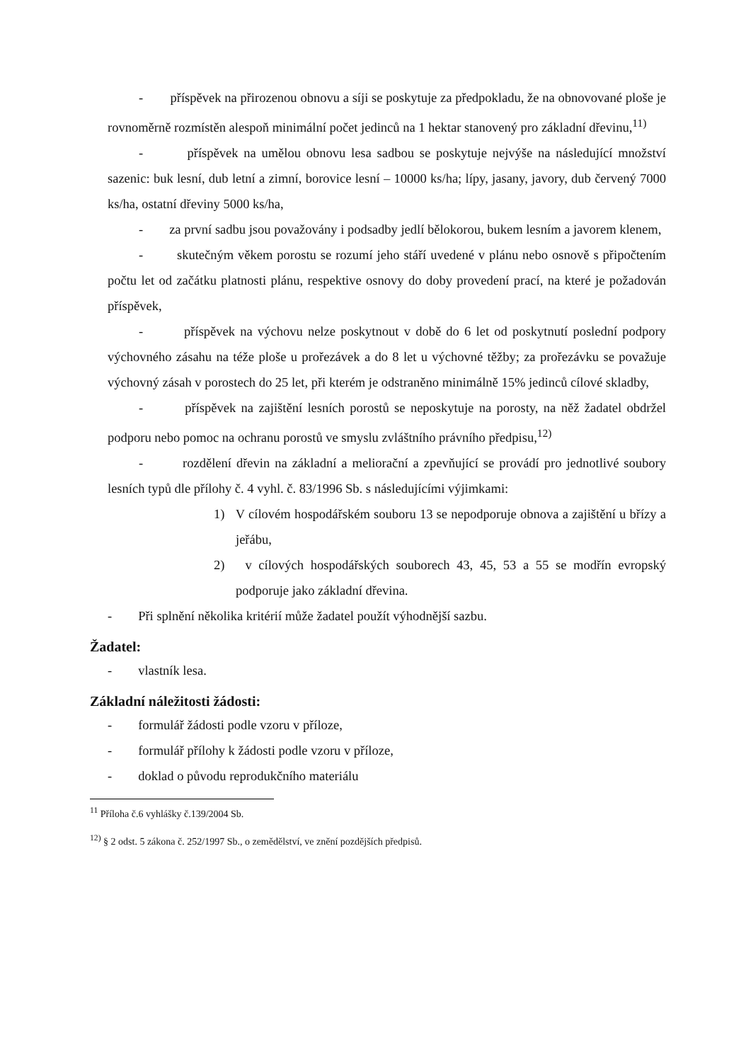- příspěvek na přirozenou obnovu a síji se poskytuje za předpokladu, že na obnovované ploše je rovnoměrně rozmístěn alespoň minimální počet jedinců na 1 hektar stanovený pro základní dřevinu,<sup>11)</sup>
- příspěvek na umělou obnovu lesa sadbou se poskytuje nejvýše na následující množství sazenic: buk lesní, dub letní a zimní, borovice lesní – 10000 ks/ha; lípy, jasany, javory, dub červený 7000 ks/ha, ostatní dřeviny 5000 ks/ha,
- za první sadbu jsou považovány i podsadby jedlí bělokorou, bukem lesním a javorem klenem,
- skutečným věkem porostu se rozumí jeho stáří uvedené v plánu nebo osnově s připočtením počtu let od začátku platnosti plánu, respektive osnovy do doby provedení prací, na které je požadován příspěvek,
- příspěvek na výchovu nelze poskytnout v době do 6 let od poskytnutí poslední podpory výchovného zásahu na téže ploše u prořezávek a do 8 let u výchovné těžby; za prořezávku se považuje výchovný zásah v porostech do 25 let, při kterém je odstraněno minimálně 15% jedinců cílové skladby,
- příspěvek na zajištění lesních porostů se neposkytuje na porosty, na něž žadatel obdržel podporu nebo pomoc na ochranu porostů ve smyslu zvláštního právního předpisu,<sup>12)</sup>
- rozdělení dřevin na základní a meliorační a zpevňující se provádí pro jednotlivé soubory lesních typů dle přílohy č. 4 vyhl. č. 83/1996 Sb. s následujícími výjimkami:
1) V cílovém hospodářském souboru 13 se nepodporuje obnova a zajištění u břízy a jeřábu,
2) v cílových hospodářských souborech 43, 45, 53 a 55 se modřín evropský podporuje jako základní dřevina.
- Při splnění několika kritérií může žadatel použít výhodnější sazbu.
Žadatel:
- vlastník lesa.
Základní náležitosti žádosti:
- formulář žádosti podle vzoru v příloze,
- formulář přílohy k žádosti podle vzoru v příloze,
- doklad o původu reprodukčního materiálu
<sup>11</sup> Příloha č.6 vyhlášky č.139/2004 Sb.
<sup>12)</sup> § 2 odst. 5 zákona č. 252/1997 Sb., o zemědělství, ve znění pozdějších předpisů.